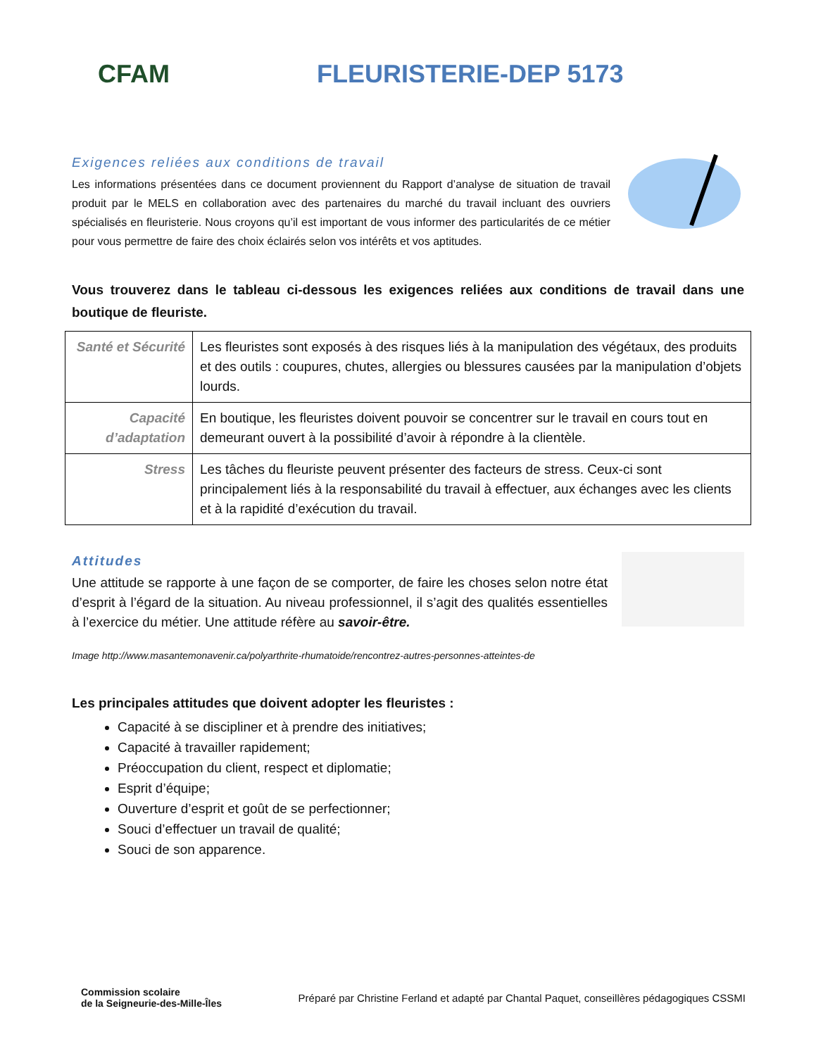CFAM
FLEURISTERIE-DEP 5173
Exigences reliées aux conditions de travail
Les informations présentées dans ce document proviennent du Rapport d’analyse de situation de travail produit par le MELS en collaboration avec des partenaires du marché du travail incluant des ouvriers spécialisés en fleuristerie. Nous croyons qu’il est important de vous informer des particularités de ce métier pour vous permettre de faire des choix éclairés selon vos intérêts et vos aptitudes.
Vous trouverez dans le tableau ci-dessous les exigences reliées aux conditions de travail dans une boutique de fleuriste.
| Santé et Sécurité | Les fleuristes sont exposés à des risques liés à la manipulation des végétaux, des produits et des outils : coupures, chutes, allergies ou blessures causées par la manipulation d’objets lourds. |
| Capacité d’adaptation | En boutique, les fleuristes doivent pouvoir se concentrer sur le travail en cours tout en demeurant ouvert à la possibilité d’avoir à répondre à la clientèle. |
| Stress | Les tâches du fleuriste peuvent présenter des facteurs de stress. Ceux-ci sont principalement liés à la responsabilité du travail à effectuer, aux échanges avec les clients et à la rapidité d’exécution du travail. |
Attitudes
Une attitude se rapporte à une façon de se comporter, de faire les choses selon notre état d’esprit à l’égard de la situation. Au niveau professionnel, il s’agit des qualités essentielles à l’exercice du métier. Une attitude réfère au savoir-être.
Image http://www.masantemonavenir.ca/polyarthrite-rhumatoide/rencontrez-autres-personnes-atteintes-de
Les principales attitudes que doivent adopter les fleuristes :
Capacité à se discipliner et à prendre des initiatives;
Capacité à travailler rapidement;
Préoccupation du client, respect et diplomatie;
Esprit d’équipe;
Ouverture d’esprit et goût de se perfectionner;
Souci d’effectuer un travail de qualité;
Souci de son apparence.
Commission scolaire
de la Seigneurie-des-Mille-Îles
Préparé par Christine Ferland et adapté par Chantal Paquet, conseillères pédagogiques CSSMI